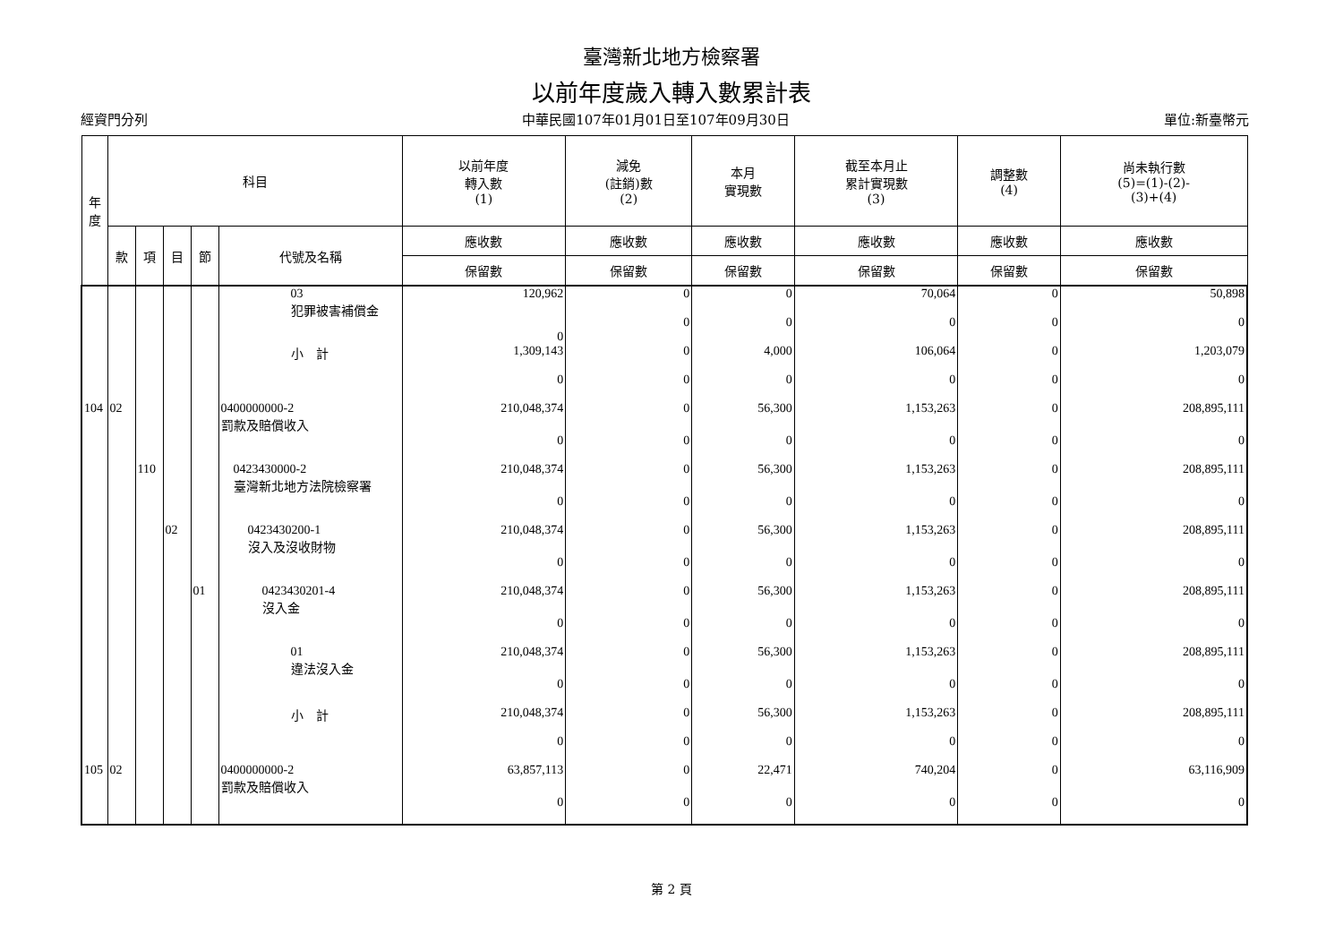臺灣新北地方檢察署
以前年度歲入轉入數累計表
經資門分列 中華民國107年01月01日至107年09月30日 單位:新臺幣元
| 年度 | 科目 | | | | | 以前年度 轉入數 (1) | 減免 (註銷)數 (2) | 本月 實現數 | 截至本月止 累計實現數 (3) | 調整數 (4) | 尚未執行數 (5)=(1)-(2)- (3)+(4) |
| --- | --- | --- | --- | --- | --- | --- | --- | --- | --- | --- | --- |
| | 款 | 項 | 目 | 節 | 代號及名稱 | 應收數 | 應收數 | 應收數 | 應收數 | 應收數 | 應收數 |
| | | | | | | 保留數 | 保留數 | 保留數 | 保留數 | 保留數 | 保留數 |
| | | | | | 03 犯罪被害補償金 | 120,962 | 0 | 0 | 70,064 | 0 | 50,898 |
| | | | | | | 0 | 0 | 0 | 0 | 0 | 0 |
| | | | | | 小 計 | 1,309,143 | 0 | 4,000 | 106,064 | 0 | 1,203,079 |
| | | | | | | 0 | 0 | 0 | 0 | 0 | 0 |
| 104 | 02 | | | | 0400000000-2 罰款及賠償收入 | 210,048,374 | 0 | 56,300 | 1,153,263 | 0 | 208,895,111 |
| | | | | | | 0 | 0 | 0 | 0 | 0 | 0 |
| | | 110 | | | 0423430000-2 臺灣新北地方法院檢察署 | 210,048,374 | 0 | 56,300 | 1,153,263 | 0 | 208,895,111 |
| | | | | | | 0 | 0 | 0 | 0 | 0 | 0 |
| | | | 02 | | 0423430200-1 沒入及沒收財物 | 210,048,374 | 0 | 56,300 | 1,153,263 | 0 | 208,895,111 |
| | | | | | | 0 | 0 | 0 | 0 | 0 | 0 |
| | | | | 01 | 0423430201-4 沒入金 | 210,048,374 | 0 | 56,300 | 1,153,263 | 0 | 208,895,111 |
| | | | | | | 0 | 0 | 0 | 0 | 0 | 0 |
| | | | | | 01 違法沒入金 | 210,048,374 | 0 | 56,300 | 1,153,263 | 0 | 208,895,111 |
| | | | | | | 0 | 0 | 0 | 0 | 0 | 0 |
| | | | | | 小 計 | 210,048,374 | 0 | 56,300 | 1,153,263 | 0 | 208,895,111 |
| | | | | | | 0 | 0 | 0 | 0 | 0 | 0 |
| 105 | 02 | | | | 0400000000-2 罰款及賠償收入 | 63,857,113 | 0 | 22,471 | 740,204 | 0 | 63,116,909 |
| | | | | | | 0 | 0 | 0 | 0 | 0 | 0 |
第 2 頁